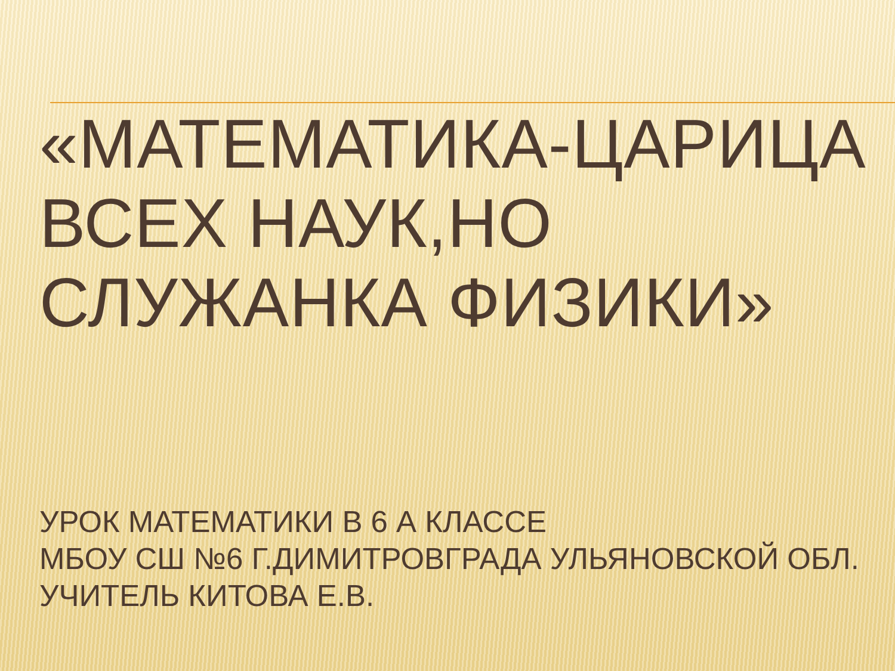«МАТЕМАТИКА-ЦАРИЦА ВСЕХ НАУК,НО
СЛУЖАНКА ФИЗИКИ»
УРОК МАТЕМАТИКИ В 6 А КЛАССЕ
МБОУ СШ №6 Г.ДИМИТРОВГРАДА УЛЬЯНОВСКОЙ ОБЛ.
УЧИТЕЛЬ КИТОВА Е.В.